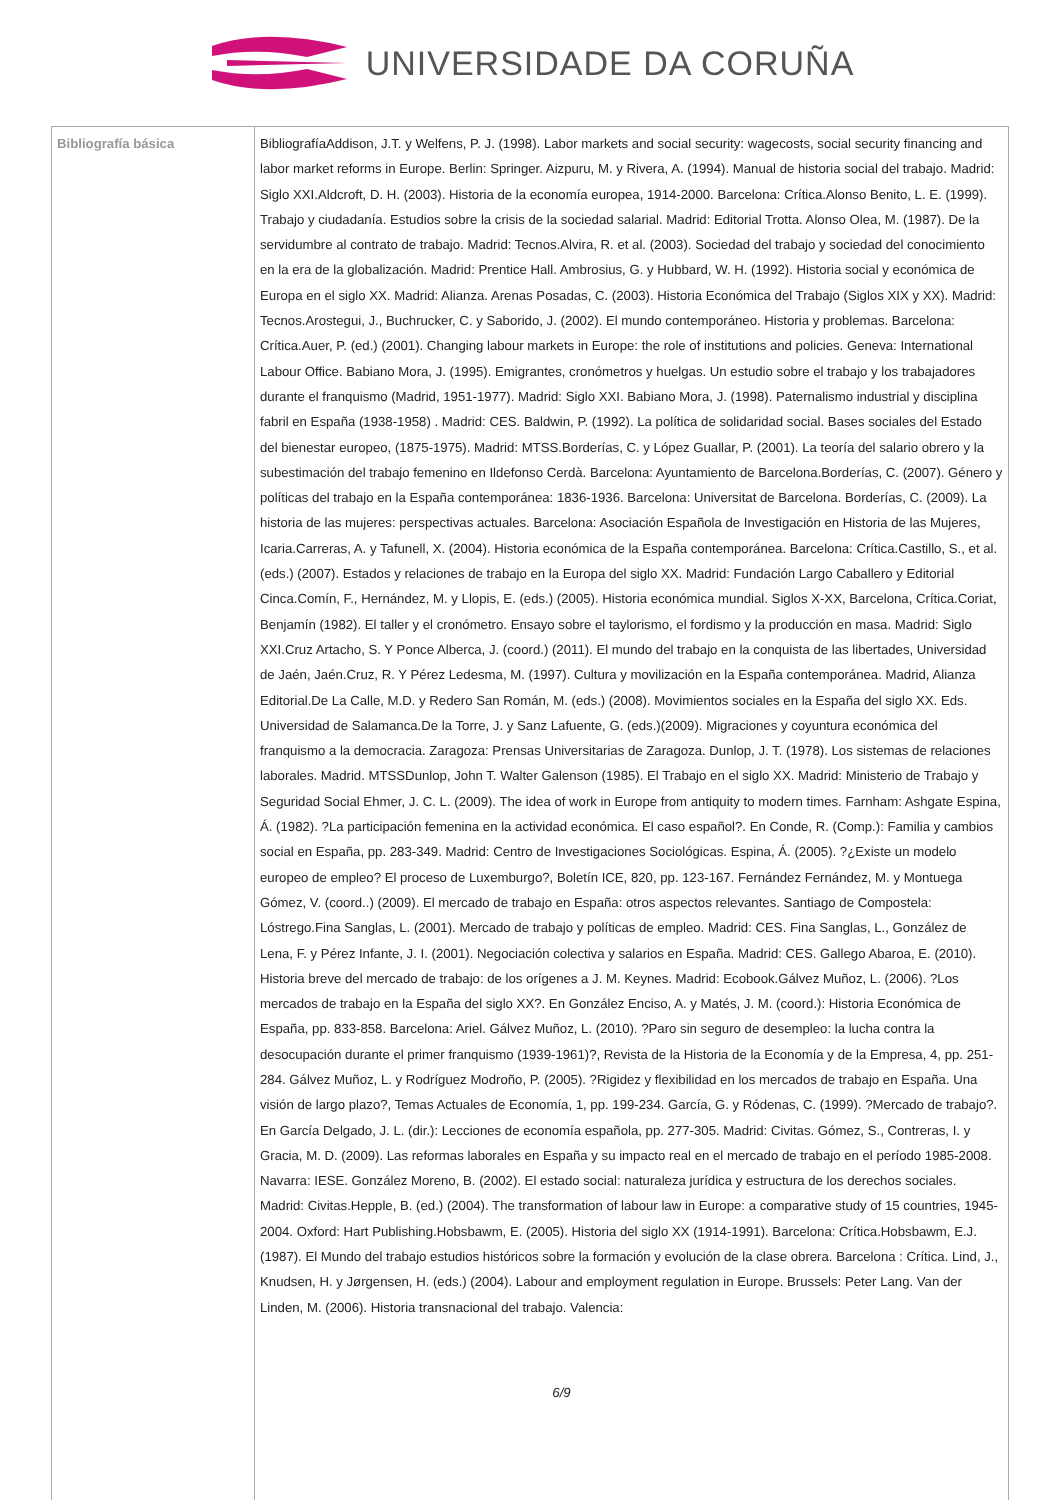UNIVERSIDADE DA CORUÑA
| Bibliografía básica | BibliografíaAddison, J.T. y Welfens, P. J. (1998). Labor markets and social security: wagecosts, social security financing and labor market reforms in Europe. Berlin: Springer. Aizpuru, M. y Rivera, A. (1994). Manual de historia social del trabajo. Madrid: Siglo XXI.Aldcroft, D. H. (2003). Historia de la economía europea, 1914-2000. Barcelona: Crítica.Alonso Benito, L. E. (1999). Trabajo y ciudadanía. Estudios sobre la crisis de la sociedad salarial. Madrid: Editorial Trotta. Alonso Olea, M. (1987). De la servidumbre al contrato de trabajo. Madrid: Tecnos.Alvira, R. et al. (2003). Sociedad del trabajo y sociedad del conocimiento en la era de la globalización. Madrid: Prentice Hall. Ambrosius, G. y Hubbard, W. H. (1992). Historia social y económica de Europa en el siglo XX. Madrid: Alianza. Arenas Posadas, C. (2003). Historia Económica del Trabajo (Siglos XIX y XX). Madrid: Tecnos.Arostegui, J., Buchrucker, C. y Saborido, J. (2002). El mundo contemporáneo. Historia y problemas. Barcelona: Crítica.Auer, P. (ed.) (2001). Changing labour markets in Europe: the role of institutions and policies. Geneva: International Labour Office. Babiano Mora, J. (1995). Emigrantes, cronómetros y huelgas. Un estudio sobre el trabajo y los trabajadores durante el franquismo (Madrid, 1951-1977). Madrid: Siglo XXI. Babiano Mora, J. (1998). Paternalismo industrial y disciplina fabril en España (1938-1958) . Madrid: CES. Baldwin, P. (1992). La política de solidaridad social. Bases sociales del Estado del bienestar europeo, (1875-1975). Madrid: MTSS.Borderías, C. y López Guallar, P. (2001). La teoría del salario obrero y la subestimación del trabajo femenino en Ildefonso Cerdà. Barcelona: Ayuntamiento de Barcelona.Borderías, C. (2007). Género y políticas del trabajo en la España contemporánea: 1836-1936. Barcelona: Universitat de Barcelona. Borderías, C. (2009). La historia de las mujeres: perspectivas actuales. Barcelona: Asociación Española de Investigación en Historia de las Mujeres, Icaria.Carreras, A. y Tafunell, X. (2004). Historia económica de la España contemporánea. Barcelona: Crítica.Castillo, S., et al. (eds.) (2007). Estados y relaciones de trabajo en la Europa del siglo XX. Madrid: Fundación Largo Caballero y Editorial Cinca.Comín, F., Hernández, M. y Llopis, E. (eds.) (2005). Historia económica mundial. Siglos X-XX, Barcelona, Crítica.Coriat, Benjamín (1982). El taller y el cronómetro. Ensayo sobre el taylorismo, el fordismo y la producción en masa. Madrid: Siglo XXI.Cruz Artacho, S. Y Ponce Alberca, J. (coord.) (2011). El mundo del trabajo en la conquista de las libertades, Universidad de Jaén, Jaén.Cruz, R. Y Pérez Ledesma, M. (1997). Cultura y movilización en la España contemporánea. Madrid, Alianza Editorial.De La Calle, M.D. y Redero San Román, M. (eds.) (2008). Movimientos sociales en la España del siglo XX. Eds. Universidad de Salamanca.De la Torre, J. y Sanz Lafuente, G. (eds.)(2009). Migraciones y coyuntura económica del franquismo a la democracia. Zaragoza: Prensas Universitarias de Zaragoza. Dunlop, J. T. (1978). Los sistemas de relaciones laborales. Madrid. MTSSDunlop, John T. Walter Galenson (1985). El Trabajo en el siglo XX. Madrid: Ministerio de Trabajo y Seguridad Social Ehmer, J. C. L. (2009). The idea of work in Europe from antiquity to modern times. Farnham: Ashgate Espina, Á. (1982). ?La participación femenina en la actividad económica. El caso español?. En Conde, R. (Comp.): Familia y cambios social en España, pp. 283-349. Madrid: Centro de Investigaciones Sociológicas. Espina, Á. (2005). ?¿Existe un modelo europeo de empleo? El proceso de Luxemburgo?, Boletín ICE, 820, pp. 123-167. Fernández Fernández, M. y Montuega Gómez, V. (coord..) (2009). El mercado de trabajo en España: otros aspectos relevantes. Santiago de Compostela: Lóstrego.Fina Sanglas, L. (2001). Mercado de trabajo y políticas de empleo. Madrid: CES. Fina Sanglas, L., González de Lena, F. y Pérez Infante, J. I. (2001). Negociación colectiva y salarios en España. Madrid: CES. Gallego Abaroa, E. (2010). Historia breve del mercado de trabajo: de los orígenes a J. M. Keynes. Madrid: Ecobook.Gálvez Muñoz, L. (2006). ?Los mercados de trabajo en la España del siglo XX?. En González Enciso, A. y Matés, J. M. (coord.): Historia Económica de España, pp. 833-858. Barcelona: Ariel. Gálvez Muñoz, L. (2010). ?Paro sin seguro de desempleo: la lucha contra la desocupación durante el primer franquismo (1939-1961)?, Revista de la Historia de la Economía y de la Empresa, 4, pp. 251-284. Gálvez Muñoz, L. y Rodríguez Modroño, P. (2005). ?Rigidez y flexibilidad en los mercados de trabajo en España. Una visión de largo plazo?, Temas Actuales de Economía, 1, pp. 199-234. García, G. y Ródenas, C. (1999). ?Mercado de trabajo?. En García Delgado, J. L. (dir.): Lecciones de economía española, pp. 277-305. Madrid: Civitas. Gómez, S., Contreras, I. y Gracia, M. D. (2009). Las reformas laborales en España y su impacto real en el mercado de trabajo en el período 1985-2008. Navarra: IESE. González Moreno, B. (2002). El estado social: naturaleza jurídica y estructura de los derechos sociales. Madrid: Civitas.Hepple, B. (ed.) (2004). The transformation of labour law in Europe: a comparative study of 15 countries, 1945-2004. Oxford: Hart Publishing.Hobsbawm, E. (2005). Historia del siglo XX (1914-1991). Barcelona: Crítica.Hobsbawm, E.J. (1987). El Mundo del trabajo estudios históricos sobre la formación y evolución de la clase obrera. Barcelona : Crítica. Lind, J., Knudsen, H. y Jørgensen, H. (eds.) (2004). Labour and employment regulation in Europe. Brussels: Peter Lang. Van der Linden, M. (2006). Historia transnacional del trabajo. Valencia: 6/9 |